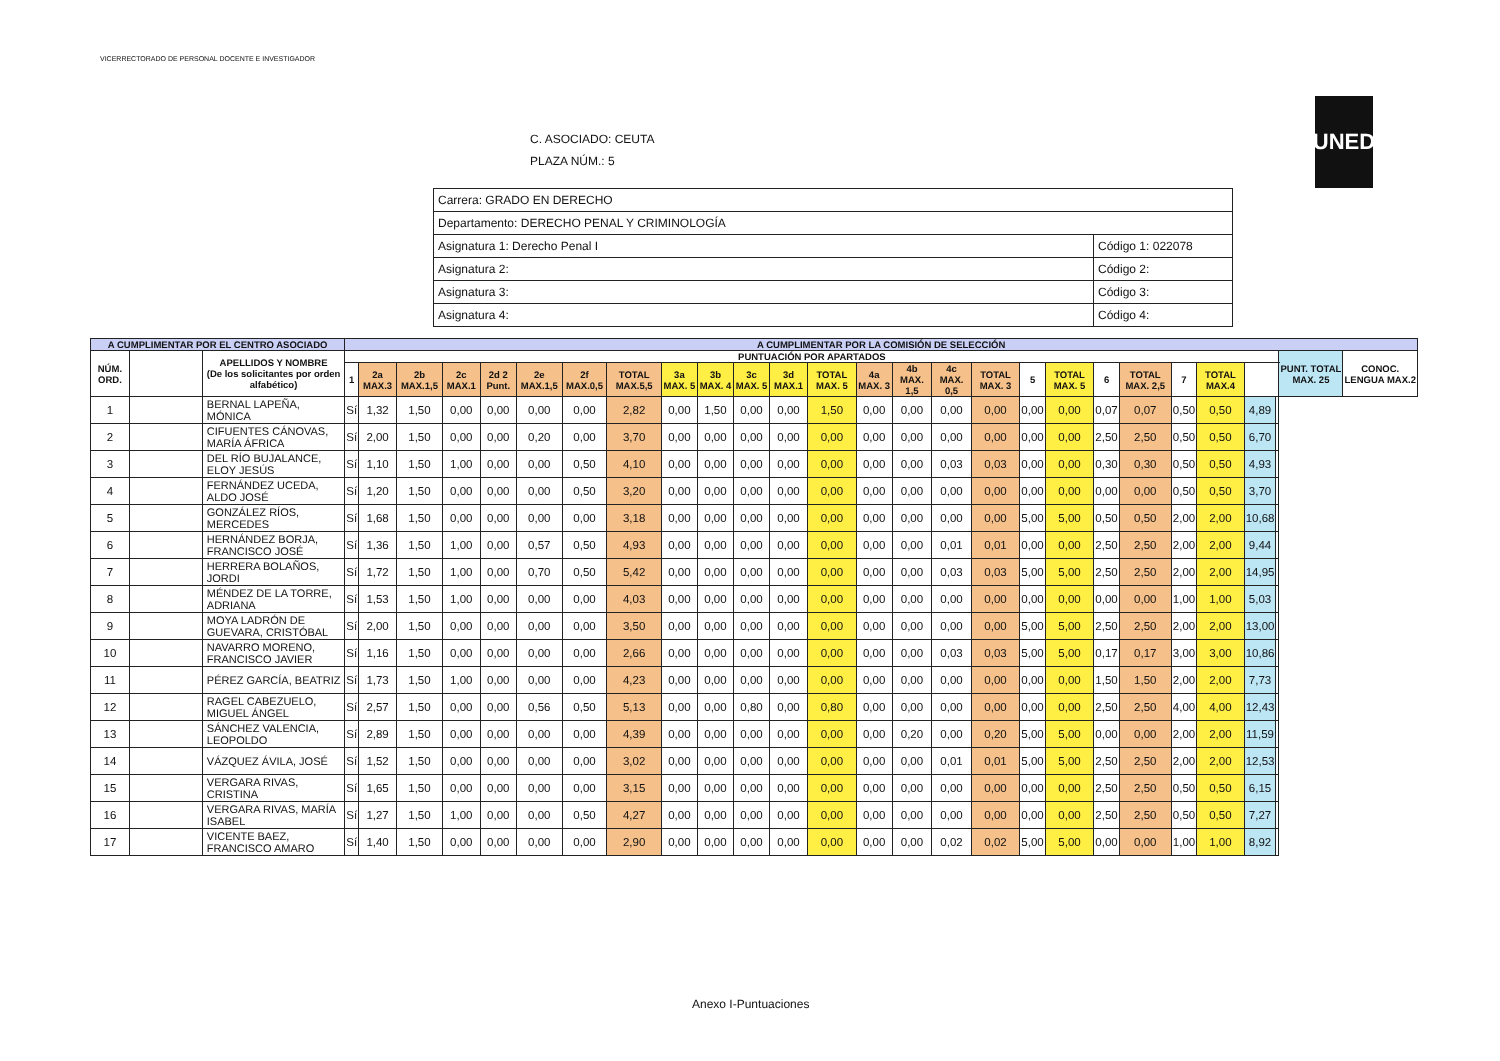VICERRECTORADO DE PERSONAL DOCENTE E INVESTIGADOR
UNED
C. ASOCIADO: CEUTA
PLAZA NÚM.: 5
| Carrera: GRADO EN DERECHO | |
| Departamento: DERECHO PENAL Y CRIMINOLOGÍA | |
| Asignatura 1: Derecho Penal I | Código 1: 022078 |
| Asignatura 2: | Código 2: |
| Asignatura 3: | Código 3: |
| Asignatura 4: | Código 4: |
| A CUMPLIMENTAR POR EL CENTRO ASOCIADO | | | A CUMPLIMENTAR POR LA COMISIÓN DE SELECCIÓN | | | | | | | | | | | | | | | | | | | | | | | | | | |
| --- | --- | --- | --- | --- | --- | --- | --- | --- | --- | --- | --- | --- | --- | --- | --- | --- | --- | --- | --- | --- | --- | --- | --- | --- | --- | --- | --- | --- | --- |
| NÚM. ORD. | | APELLIDOS Y NOMBRE (De los solicitantes por orden alfabético) | PUNTUACIÓN POR APARTADOS | | | | | | | | | | | | | | | | | | | | | | | | | PUNT. TOTAL MAX. 25 | CONOC. LENGUA MAX.2 |
| | | | 1 | 2a MAX.3 | 2b MAX.1,5 | 2c MAX.1 | 2d 2 Punt. | 2e MAX.1,5 | 2f MAX.0,5 | TOTAL MAX.5,5 | 3a MAX. 5 | 3b MAX. 4 | 3c MAX. 5 | 3d MAX.1 | TOTAL MAX. 5 | 4a MAX. 3 | 4b MAX. 1,5 | 4c MAX. 0,5 | TOTAL MAX. 3 | 5 | TOTAL MAX. 5 | 6 | TOTAL MAX. 2,5 | 7 | TOTAL MAX.4 | | | | |
| 1 | | BERNAL LAPEÑA, MÓNICA | Sí | 1,32 | 1,50 | 0,00 | 0,00 | 0,00 | 0,00 | 2,82 | 0,00 | 1,50 | 0,00 | 0,00 | 1,50 | 0,00 | 0,00 | 0,00 | 0,00 | 0,00 | 0,00 | 0,07 | 0,07 | 0,50 | 0,50 | 4,89 | | | |
| 2 | | CIFUENTES CÁNOVAS, MARÍA ÁFRICA | Sí | 2,00 | 1,50 | 0,00 | 0,00 | 0,20 | 0,00 | 3,70 | 0,00 | 0,00 | 0,00 | 0,00 | 0,00 | 0,00 | 0,00 | 0,00 | 0,00 | 0,00 | 0,00 | 2,50 | 2,50 | 0,50 | 0,50 | 6,70 | | | |
| 3 | | DEL RÍO BUJALANCE, ELOY JESÚS | Sí | 1,10 | 1,50 | 1,00 | 0,00 | 0,00 | 0,50 | 4,10 | 0,00 | 0,00 | 0,00 | 0,00 | 0,00 | 0,00 | 0,00 | 0,03 | 0,03 | 0,00 | 0,00 | 0,30 | 0,30 | 0,50 | 0,50 | 4,93 | | | |
| 4 | | FERNÁNDEZ UCEDA, ALDO JOSÉ | Sí | 1,20 | 1,50 | 0,00 | 0,00 | 0,00 | 0,50 | 3,20 | 0,00 | 0,00 | 0,00 | 0,00 | 0,00 | 0,00 | 0,00 | 0,00 | 0,00 | 0,00 | 0,00 | 0,00 | 0,00 | 0,50 | 0,50 | 3,70 | | | |
| 5 | | GONZÁLEZ RÍOS, MERCEDES | Sí | 1,68 | 1,50 | 0,00 | 0,00 | 0,00 | 0,00 | 3,18 | 0,00 | 0,00 | 0,00 | 0,00 | 0,00 | 0,00 | 0,00 | 0,00 | 0,00 | 5,00 | 5,00 | 0,50 | 0,50 | 2,00 | 2,00 | 10,68 | | | |
| 6 | | HERNÁNDEZ BORJA, FRANCISCO JOSÉ | Sí | 1,36 | 1,50 | 1,00 | 0,00 | 0,57 | 0,50 | 4,93 | 0,00 | 0,00 | 0,00 | 0,00 | 0,00 | 0,00 | 0,00 | 0,01 | 0,01 | 0,00 | 0,00 | 2,50 | 2,50 | 2,00 | 2,00 | 9,44 | | | |
| 7 | | HERRERA BOLAÑOS, JORDI | Sí | 1,72 | 1,50 | 1,00 | 0,00 | 0,70 | 0,50 | 5,42 | 0,00 | 0,00 | 0,00 | 0,00 | 0,00 | 0,00 | 0,00 | 0,03 | 0,03 | 5,00 | 5,00 | 2,50 | 2,50 | 2,00 | 2,00 | 14,95 | | | |
| 8 | | MÉNDEZ DE LA TORRE, ADRIANA | Sí | 1,53 | 1,50 | 1,00 | 0,00 | 0,00 | 0,00 | 4,03 | 0,00 | 0,00 | 0,00 | 0,00 | 0,00 | 0,00 | 0,00 | 0,00 | 0,00 | 0,00 | 0,00 | 0,00 | 0,00 | 1,00 | 1,00 | 5,03 | | | |
| 9 | | MOYA LADRÓN DE GUEVARA, CRISTÓBAL | Sí | 2,00 | 1,50 | 0,00 | 0,00 | 0,00 | 0,00 | 3,50 | 0,00 | 0,00 | 0,00 | 0,00 | 0,00 | 0,00 | 0,00 | 0,00 | 0,00 | 5,00 | 5,00 | 2,50 | 2,50 | 2,00 | 2,00 | 13,00 | | | |
| 10 | | NAVARRO MORENO, FRANCISCO JAVIER | Sí | 1,16 | 1,50 | 0,00 | 0,00 | 0,00 | 0,00 | 2,66 | 0,00 | 0,00 | 0,00 | 0,00 | 0,00 | 0,00 | 0,00 | 0,03 | 0,03 | 5,00 | 5,00 | 0,17 | 0,17 | 3,00 | 3,00 | 10,86 | | | |
| 11 | | PÉREZ GARCÍA, BEATRIZ | Sí | 1,73 | 1,50 | 1,00 | 0,00 | 0,00 | 0,00 | 4,23 | 0,00 | 0,00 | 0,00 | 0,00 | 0,00 | 0,00 | 0,00 | 0,00 | 0,00 | 0,00 | 0,00 | 1,50 | 1,50 | 2,00 | 2,00 | 7,73 | | | |
| 12 | | RAGEL CABEZUELO, MIGUEL ÁNGEL | Sí | 2,57 | 1,50 | 0,00 | 0,00 | 0,56 | 0,50 | 5,13 | 0,00 | 0,00 | 0,80 | 0,00 | 0,80 | 0,00 | 0,00 | 0,00 | 0,00 | 0,00 | 0,00 | 2,50 | 2,50 | 4,00 | 4,00 | 12,43 | | | |
| 13 | | SÁNCHEZ VALENCIA, LEOPOLDO | Sí | 2,89 | 1,50 | 0,00 | 0,00 | 0,00 | 0,00 | 4,39 | 0,00 | 0,00 | 0,00 | 0,00 | 0,00 | 0,00 | 0,20 | 0,00 | 0,20 | 5,00 | 5,00 | 0,00 | 0,00 | 2,00 | 2,00 | 11,59 | | | |
| 14 | | VÁZQUEZ ÁVILA, JOSÉ | Sí | 1,52 | 1,50 | 0,00 | 0,00 | 0,00 | 0,00 | 3,02 | 0,00 | 0,00 | 0,00 | 0,00 | 0,00 | 0,00 | 0,00 | 0,01 | 0,01 | 5,00 | 5,00 | 2,50 | 2,50 | 2,00 | 2,00 | 12,53 | | | |
| 15 | | VERGARA RIVAS, CRISTINA | Sí | 1,65 | 1,50 | 0,00 | 0,00 | 0,00 | 0,00 | 3,15 | 0,00 | 0,00 | 0,00 | 0,00 | 0,00 | 0,00 | 0,00 | 0,00 | 0,00 | 0,00 | 0,00 | 2,50 | 2,50 | 0,50 | 0,50 | 6,15 | | | |
| 16 | | VERGARA RIVAS, MARÍA ISABEL | Sí | 1,27 | 1,50 | 1,00 | 0,00 | 0,00 | 0,50 | 4,27 | 0,00 | 0,00 | 0,00 | 0,00 | 0,00 | 0,00 | 0,00 | 0,00 | 0,00 | 0,00 | 0,00 | 2,50 | 2,50 | 0,50 | 0,50 | 7,27 | | | |
| 17 | | VICENTE BAEZ, FRANCISCO AMARO | Sí | 1,40 | 1,50 | 0,00 | 0,00 | 0,00 | 0,00 | 2,90 | 0,00 | 0,00 | 0,00 | 0,00 | 0,00 | 0,00 | 0,00 | 0,02 | 0,02 | 5,00 | 5,00 | 0,00 | 0,00 | 1,00 | 1,00 | 8,92 | | | |
Anexo I-Puntuaciones